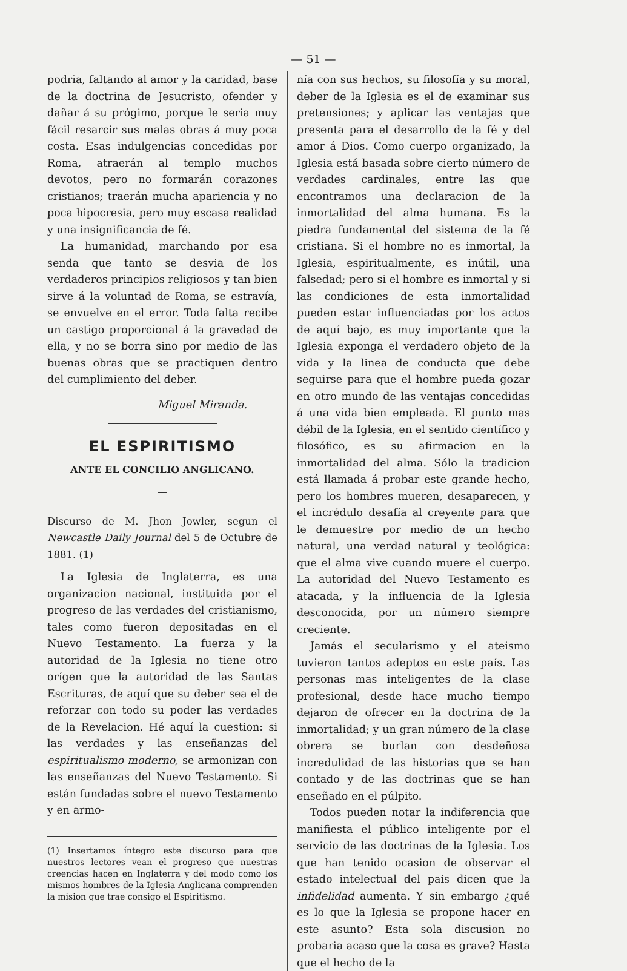— 51 —
podria, faltando al amor y la caridad, base de la doctrina de Jesucristo, ofender y dañar á su prógimo, porque le seria muy fácil resarcir sus malas obras á muy poca costa. Esas indulgencias concedidas por Roma, atraerán al templo muchos devotos, pero no formarán corazones cristianos; traerán mucha apariencia y no poca hipocresia, pero muy escasa realidad y una insignificancia de fé.
La humanidad, marchando por esa senda que tanto se desvia de los verdaderos principios religiosos y tan bien sirve á la voluntad de Roma, se estravía, se envuelve en el error. Toda falta recibe un castigo proporcional á la gravedad de ella, y no se borra sino por medio de las buenas obras que se practiquen dentro del cumplimiento del deber.
Miguel Miranda.
EL ESPIRITISMO
ANTE EL CONCILIO ANGLICANO.
—
Discurso de M. Jhon Jowler, segun el Newcastle Daily Journal del 5 de Octubre de 1881. (1)
La Iglesia de Inglaterra, es una organizacion nacional, instituida por el progreso de las verdades del cristianismo, tales como fueron depositadas en el Nuevo Testamento. La fuerza y la autoridad de la Iglesia no tiene otro orígen que la autoridad de las Santas Escrituras, de aquí que su deber sea el de reforzar con todo su poder las verdades de la Revelacion. Hé aquí la cuestion: si las verdades y las enseñanzas del espiritualismo moderno, se armonizan con las enseñanzas del Nuevo Testamento. Si están fundadas sobre el nuevo Testamento y en armo-
(1) Insertamos íntegro este discurso para que nuestros lectores vean el progreso que nuestras creencias hacen en Inglaterra y del modo como los mismos hombres de la Iglesia Anglicana comprenden la mision que trae consigo el Espiritismo.
nía con sus hechos, su filosofía y su moral, deber de la Iglesia es el de examinar sus pretensiones; y aplicar las ventajas que presenta para el desarrollo de la fé y del amor á Dios. Como cuerpo organizado, la Iglesia está basada sobre cierto número de verdades cardinales, entre las que encontramos una declaracion de la inmortalidad del alma humana. Es la piedra fundamental del sistema de la fé cristiana. Si el hombre no es inmortal, la Iglesia, espiritualmente, es inútil, una falsedad; pero si el hombre es inmortal y si las condiciones de esta inmortalidad pueden estar influenciadas por los actos de aquí bajo, es muy importante que la Iglesia exponga el verdadero objeto de la vida y la linea de conducta que debe seguirse para que el hombre pueda gozar en otro mundo de las ventajas concedidas á una vida bien empleada. El punto mas débil de la Iglesia, en el sentido científico y filosófico, es su afirmacion en la inmortalidad del alma. Sólo la tradicion está llamada á probar este grande hecho, pero los hombres mueren, desaparecen, y el incrédulo desafía al creyente para que le demuestre por medio de un hecho natural, una verdad natural y teológica: que el alma vive cuando muere el cuerpo. La autoridad del Nuevo Testamento es atacada, y la influencia de la Iglesia desconocida, por un número siempre creciente.
Jamás el secularismo y el ateismo tuvieron tantos adeptos en este país. Las personas mas inteligentes de la clase profesional, desde hace mucho tiempo dejaron de ofrecer en la doctrina de la inmortalidad; y un gran número de la clase obrera se burlan con desdeñosa incredulidad de las historias que se han contado y de las doctrinas que se han enseñado en el púlpito.
Todos pueden notar la indiferencia que manifiesta el público inteligente por el servicio de las doctrinas de la Iglesia. Los que han tenido ocasion de observar el estado intelectual del pais dicen que la infidelidad aumenta. Y sin embargo ¿qué es lo que la Iglesia se propone hacer en este asunto? Esta sola discusion no probaria acaso que la cosa es grave? Hasta que el hecho de la